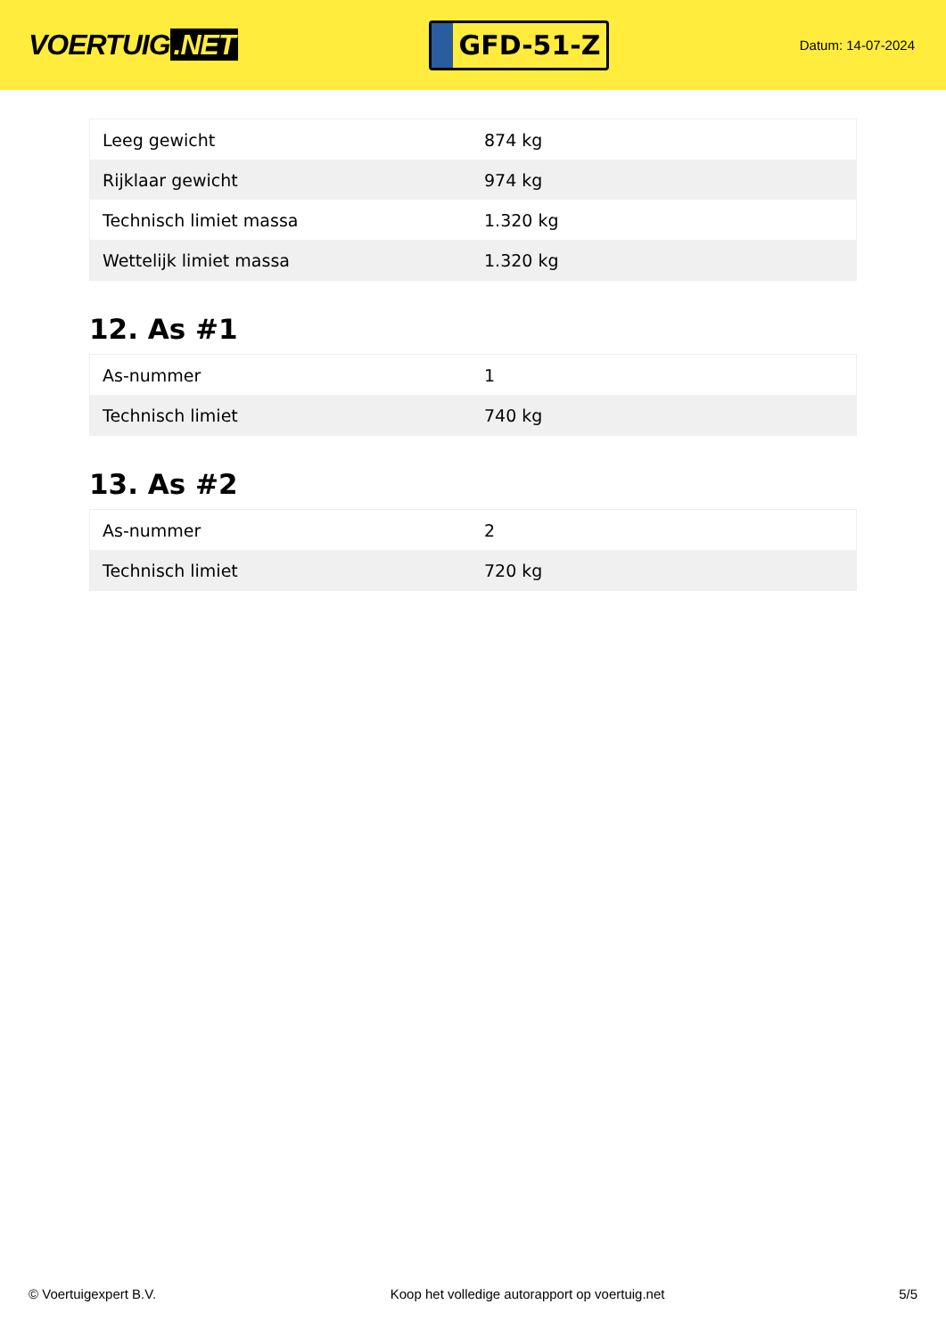VOERTUIG.NET
GFD-51-Z
Datum: 14-07-2024
| Leeg gewicht | 874 kg |
| Rijklaar gewicht | 974 kg |
| Technisch limiet massa | 1.320 kg |
| Wettelijk limiet massa | 1.320 kg |
12. As #1
| As-nummer | 1 |
| Technisch limiet | 740 kg |
13. As #2
| As-nummer | 2 |
| Technisch limiet | 720 kg |
© Voertuigexpert B.V. Koop het volledige autorapport op voertuig.net 5/5